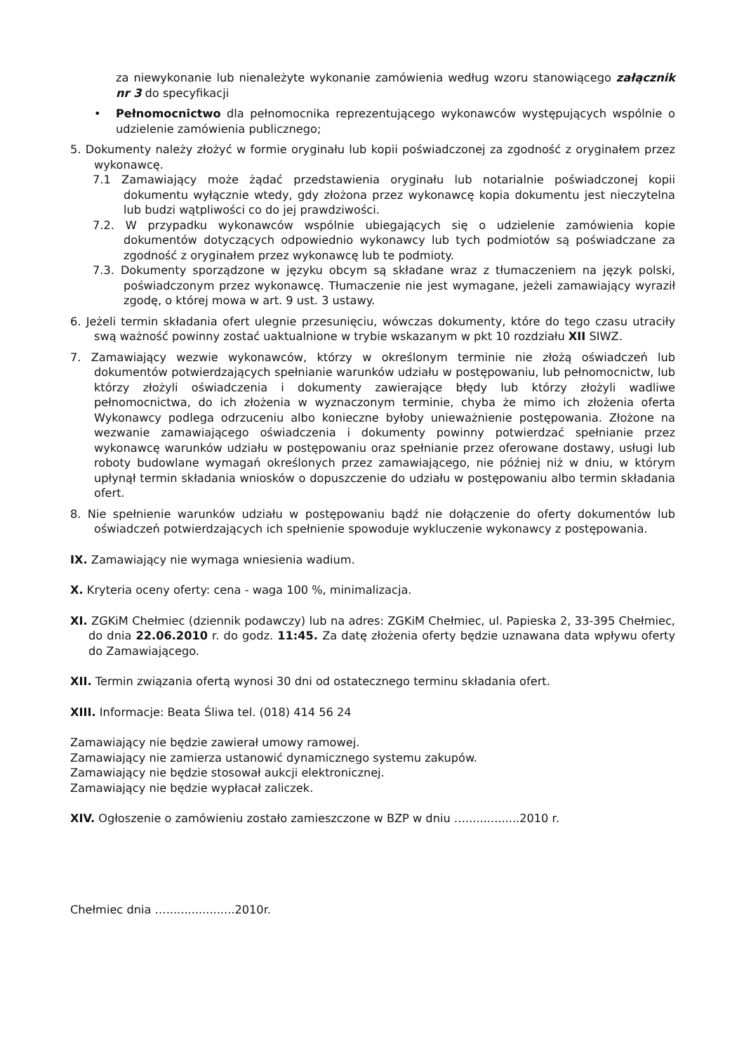za niewykonanie lub nienależyte wykonanie zamówienia według wzoru stanowiącego załącznik nr 3 do specyfikacji
• Pełnomocnictwo dla pełnomocnika reprezentującego wykonawców występujących wspólnie o udzielenie zamówienia publicznego;
5. Dokumenty należy złożyć w formie oryginału lub kopii poświadczonej za zgodność z oryginałem przez wykonawcę.
7.1 Zamawiający może żądać przedstawienia oryginału lub notarialnie poświadczonej kopii dokumentu wyłącznie wtedy, gdy złożona przez wykonawcę kopia dokumentu jest nieczytelna lub budzi wątpliwości co do jej prawdziwości.
7.2. W przypadku wykonawców wspólnie ubiegających się o udzielenie zamówienia kopie dokumentów dotyczących odpowiednio wykonawcy lub tych podmiotów są poświadczane za zgodność z oryginałem przez wykonawcę lub te podmioty.
7.3. Dokumenty sporządzone w języku obcym są składane wraz z tłumaczeniem na język polski, poświadczonym przez wykonawcę. Tłumaczenie nie jest wymagane, jeżeli zamawiający wyraził zgodę, o której mowa w art. 9 ust. 3 ustawy.
6. Jeżeli termin składania ofert ulegnie przesunięciu, wówczas dokumenty, które do tego czasu utraciły swą ważność powinny zostać uaktualnione w trybie wskazanym w pkt 10 rozdziału XII SIWZ.
7. Zamawiający wezwie wykonawców, którzy w określonym terminie nie złożą oświadczeń lub dokumentów potwierdzających spełnianie warunków udziału w postępowaniu, lub pełnomocnictw, lub którzy złożyli oświadczenia i dokumenty zawierające błędy lub którzy złożyli wadliwe pełnomocnictwa, do ich złożenia w wyznaczonym terminie, chyba że mimo ich złożenia oferta Wykonawcy podlega odrzuceniu albo konieczne byłoby unieważnienie postępowania. Złożone na wezwanie zamawiającego oświadczenia i dokumenty powinny potwierdzać spełnianie przez wykonawcę warunków udziału w postępowaniu oraz spełnianie przez oferowane dostawy, usługi lub roboty budowlane wymagań określonych przez zamawiającego, nie później niż w dniu, w którym upłynął termin składania wniosków o dopuszczenie do udziału w postępowaniu albo termin składania ofert.
8. Nie spełnienie warunków udziału w postępowaniu bądź nie dołączenie do oferty dokumentów lub oświadczeń potwierdzających ich spełnienie spowoduje wykluczenie wykonawcy z postępowania.
IX. Zamawiający nie wymaga wniesienia wadium.
X. Kryteria oceny oferty: cena - waga 100 %, minimalizacja.
XI. ZGKiM Chełmiec (dziennik podawczy) lub na adres: ZGKiM Chełmiec, ul. Papieska 2, 33-395 Chełmiec, do dnia 22.06.2010 r. do godz. 11:45. Za datę złożenia oferty będzie uznawana data wpływu oferty do Zamawiającego.
XII. Termin związania ofertą wynosi 30 dni od ostatecznego terminu składania ofert.
XIII. Informacje: Beata Śliwa tel. (018) 414 56 24
Zamawiający nie będzie zawierał umowy ramowej.
Zamawiający nie zamierza ustanowić dynamicznego systemu zakupów.
Zamawiający nie będzie stosował aukcji elektronicznej.
Zamawiający nie będzie wypłacał zaliczek.
XIV. Ogłoszenie o zamówieniu zostało zamieszczone w BZP w dniu …...............2010 r.
Chełmiec dnia …...................2010r.